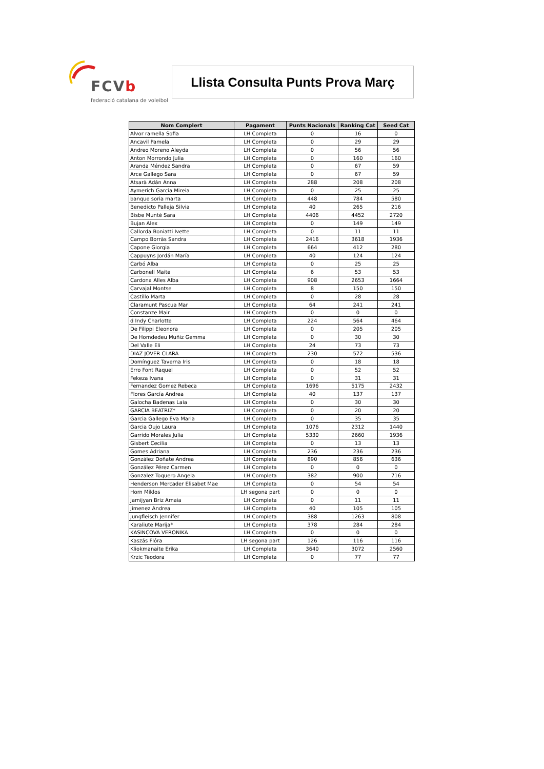FCVb
federació catalana de voleibol
Llista Consulta Punts Prova Març
| Nom Complert | Pagament | Punts Nacionals | Ranking Cat | Seed Cat |
| --- | --- | --- | --- | --- |
| Alvor ramella Sofia | LH Completa | 0 | 16 | 0 |
| Ancavil Pamela | LH Completa | 0 | 29 | 29 |
| Andreo Moreno Aleyda | LH Completa | 0 | 56 | 56 |
| Anton Morrondo Julia | LH Completa | 0 | 160 | 160 |
| Aranda Méndez Sandra | LH Completa | 0 | 67 | 59 |
| Arce Gallego Sara | LH Completa | 0 | 67 | 59 |
| Atsarà Adán Anna | LH Completa | 288 | 208 | 208 |
| Aymerich Garcia Mireia | LH Completa | 0 | 25 | 25 |
| banque soria marta | LH Completa | 448 | 784 | 580 |
| Benedicto Palleja Silvia | LH Completa | 40 | 265 | 216 |
| Bisbe Munté Sara | LH Completa | 4406 | 4452 | 2720 |
| Bujan Alex | LH Completa | 0 | 149 | 149 |
| Callorda Boniatti Ivette | LH Completa | 0 | 11 | 11 |
| Campo Borràs Sandra | LH Completa | 2416 | 3618 | 1936 |
| Capone Giorgia | LH Completa | 664 | 412 | 280 |
| Cappuyns Jordán María | LH Completa | 40 | 124 | 124 |
| Carbó Alba | LH Completa | 0 | 25 | 25 |
| Carbonell Maite | LH Completa | 6 | 53 | 53 |
| Cardona Alles Alba | LH Completa | 908 | 2653 | 1664 |
| Carvajal Montse | LH Completa | 8 | 150 | 150 |
| Castillo Marta | LH Completa | 0 | 28 | 28 |
| Claramunt Pascua Mar | LH Completa | 64 | 241 | 241 |
| Constanze Mair | LH Completa | 0 | 0 | 0 |
| d Indy Charlotte | LH Completa | 224 | 564 | 464 |
| De Filippi Eleonora | LH Completa | 0 | 205 | 205 |
| De Homdedeu Muñiz Gemma | LH Completa | 0 | 30 | 30 |
| Del Valle Eli | LH Completa | 24 | 73 | 73 |
| DIAZ JOVER CLARA | LH Completa | 230 | 572 | 536 |
| Domínguez Taverna Iris | LH Completa | 0 | 18 | 18 |
| Erro Font Raquel | LH Completa | 0 | 52 | 52 |
| Fekeza Ivana | LH Completa | 0 | 31 | 31 |
| Fernandez Gomez Rebeca | LH Completa | 1696 | 5175 | 2432 |
| Flores García Andrea | LH Completa | 40 | 137 | 137 |
| Galocha Badenas Laia | LH Completa | 0 | 30 | 30 |
| GARCIA BEATRIZ* | LH Completa | 0 | 20 | 20 |
| Garcia Gallego Eva Maria | LH Completa | 0 | 35 | 35 |
| Garcia Oujo Laura | LH Completa | 1076 | 2312 | 1440 |
| Garrido Morales Julia | LH Completa | 5330 | 2660 | 1936 |
| Gisbert Cecilia | LH Completa | 0 | 13 | 13 |
| Gomes Adriana | LH Completa | 236 | 236 | 236 |
| González Doñate Andrea | LH Completa | 890 | 856 | 636 |
| González Pérez Carmen | LH Completa | 0 | 0 | 0 |
| Gonzalez Toquero Angela | LH Completa | 382 | 900 | 716 |
| Henderson Mercader Elisabet Mae | LH Completa | 0 | 54 | 54 |
| Horn Miklos | LH segona part | 0 | 0 | 0 |
| Jamijyan Briz Amaia | LH Completa | 0 | 11 | 11 |
| Jimenez Andrea | LH Completa | 40 | 105 | 105 |
| Jungfleisch Jennifer | LH Completa | 388 | 1263 | 808 |
| Karaliute Marija* | LH Completa | 378 | 284 | 284 |
| KASINCOVA VERONIKA | LH Completa | 0 | 0 | 0 |
| Kaszás Flóra | LH segona part | 126 | 116 | 116 |
| Kliokmanaite Erika | LH Completa | 3640 | 3072 | 2560 |
| Krzic Teodora | LH Completa | 0 | 77 | 77 |